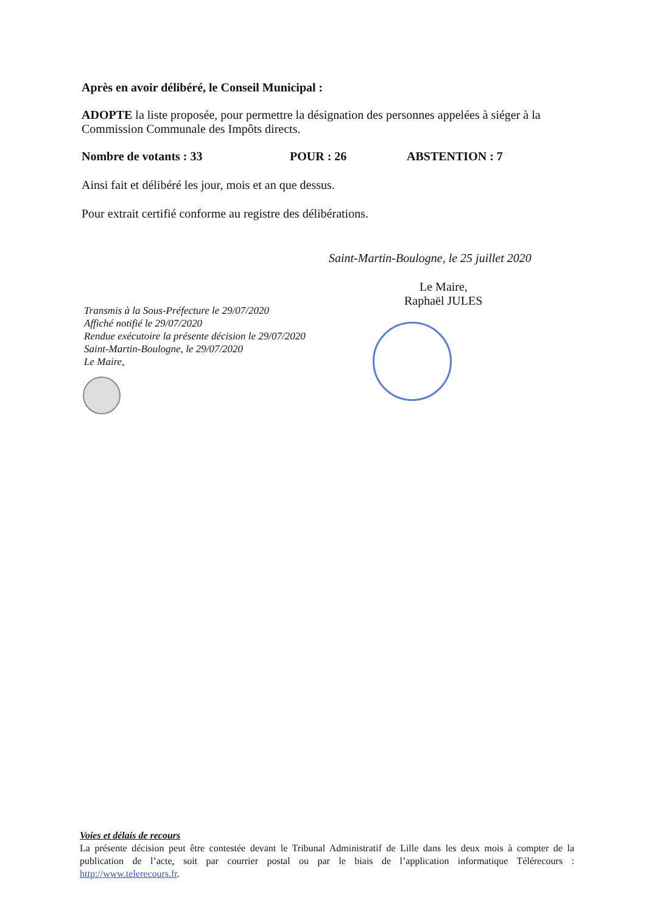Après en avoir délibéré, le Conseil Municipal :
ADOPTE la liste proposée, pour permettre la désignation des personnes appelées à siéger à la Commission Communale des Impôts directs.
Nombre de votants : 33 POUR : 26 ABSTENTION : 7
Ainsi fait et délibéré les jour, mois et an que dessus.
Pour extrait certifié conforme au registre des délibérations.
Saint-Martin-Boulogne, le 25 juillet 2020
Le Maire,
Raphaël JULES
Transmis à la Sous-Préfecture le 29/07/2020
Affiché notifié le 29/07/2020
Rendue exécutoire la présente décision le 29/07/2020
Saint-Martin-Boulogne, le 29/07/2020
Le Maire,
Voies et délais de recours
La présente décision peut être contestée devant le Tribunal Administratif de Lille dans les deux mois à compter de la publication de l’acte, soit par courrier postal ou par le biais de l’application informatique Télérecours : http://www.telerecours.fr.